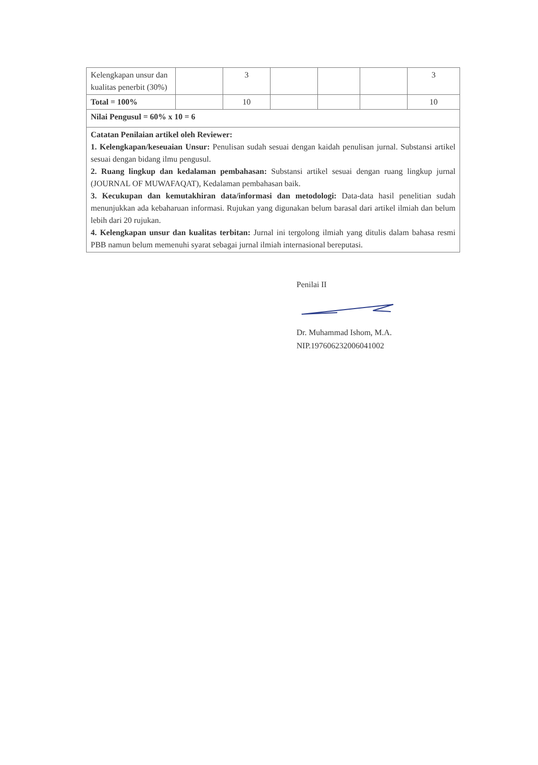| Kelengkapan unsur dan kualitas penerbit (30%) | | 3 | | | | 3 |
| Total = 100% | | 10 | | | | 10 |
| Nilai Pengusul = 60% x 10 = 6 | | | | | | |
| Catatan Penilaian artikel oleh Reviewer: 1. Kelengkapan/keseuaian Unsur: Penulisan sudah sesuai dengan kaidah penulisan jurnal. Substansi artikel sesuai dengan bidang ilmu pengusul. 2. Ruang lingkup dan kedalaman pembahasan: Substansi artikel sesuai dengan ruang lingkup jurnal (JOURNAL OF MUWAFAQAT), Kedalaman pembahasan baik. 3. Kecukupan dan kemutakhiran data/informasi dan metodologi: Data-data hasil penelitian sudah menunjukkan ada kebaharuan informasi. Rujukan yang digunakan belum barasal dari artikel ilmiah dan belum lebih dari 20 rujukan. 4. Kelengkapan unsur dan kualitas terbitan: Jurnal ini tergolong ilmiah yang ditulis dalam bahasa resmi PBB namun belum memenuhi syarat sebagai jurnal ilmiah internasional bereputasi. | | | | | | |
Penilai II
Dr. Muhammad Ishom, M.A.
NIP.197606232006041002